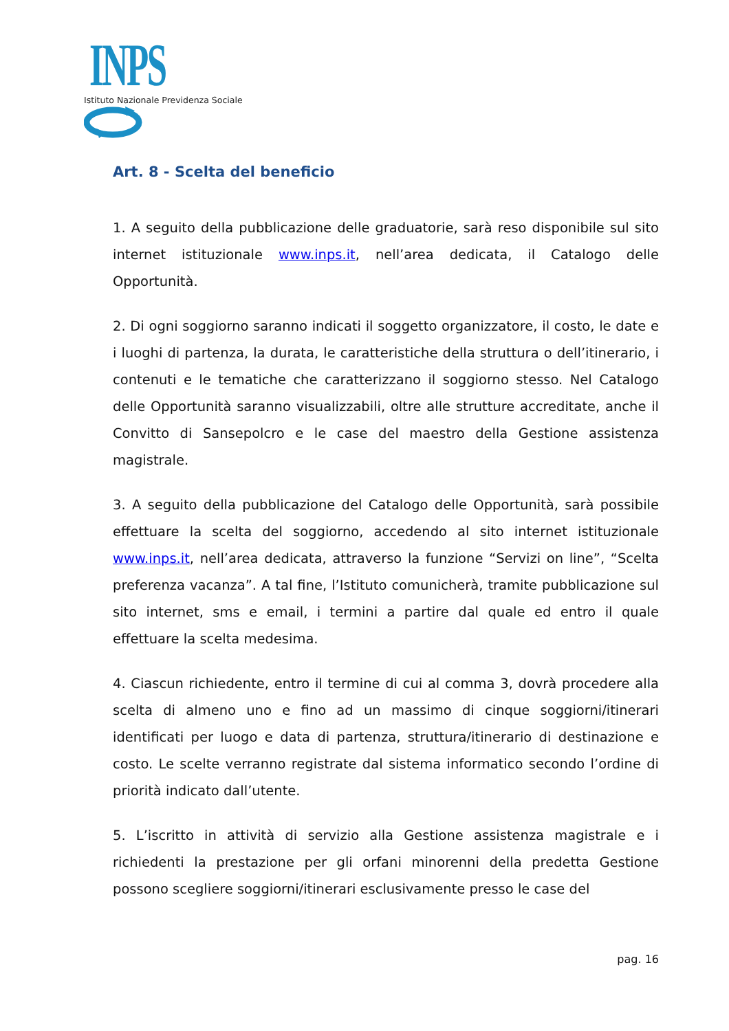INPS
Istituto Nazionale Previdenza Sociale
Art. 8 - Scelta del beneficio
1. A seguito della pubblicazione delle graduatorie, sarà reso disponibile sul sito internet istituzionale www.inps.it, nell’area dedicata, il Catalogo delle Opportunità.
2. Di ogni soggiorno saranno indicati il soggetto organizzatore, il costo, le date e i luoghi di partenza, la durata, le caratteristiche della struttura o dell’itinerario, i contenuti e le tematiche che caratterizzano il soggiorno stesso. Nel Catalogo delle Opportunità saranno visualizzabili, oltre alle strutture accreditate, anche il Convitto di Sansepolcro e le case del maestro della Gestione assistenza magistrale.
3. A seguito della pubblicazione del Catalogo delle Opportunità, sarà possibile effettuare la scelta del soggiorno, accedendo al sito internet istituzionale www.inps.it, nell’area dedicata, attraverso la funzione “Servizi on line”, “Scelta preferenza vacanza”. A tal fine, l’Istituto comunicherà, tramite pubblicazione sul sito internet, sms e email, i termini a partire dal quale ed entro il quale effettuare la scelta medesima.
4. Ciascun richiedente, entro il termine di cui al comma 3, dovrà procedere alla scelta di almeno uno e fino ad un massimo di cinque soggiorni/itinerari identificati per luogo e data di partenza, struttura/itinerario di destinazione e costo. Le scelte verranno registrate dal sistema informatico secondo l’ordine di priorità indicato dall’utente.
5. L’iscritto in attività di servizio alla Gestione assistenza magistrale e i richiedenti la prestazione per gli orfani minorenni della predetta Gestione possono scegliere soggiorni/itinerari esclusivamente presso le case del
pag. 16